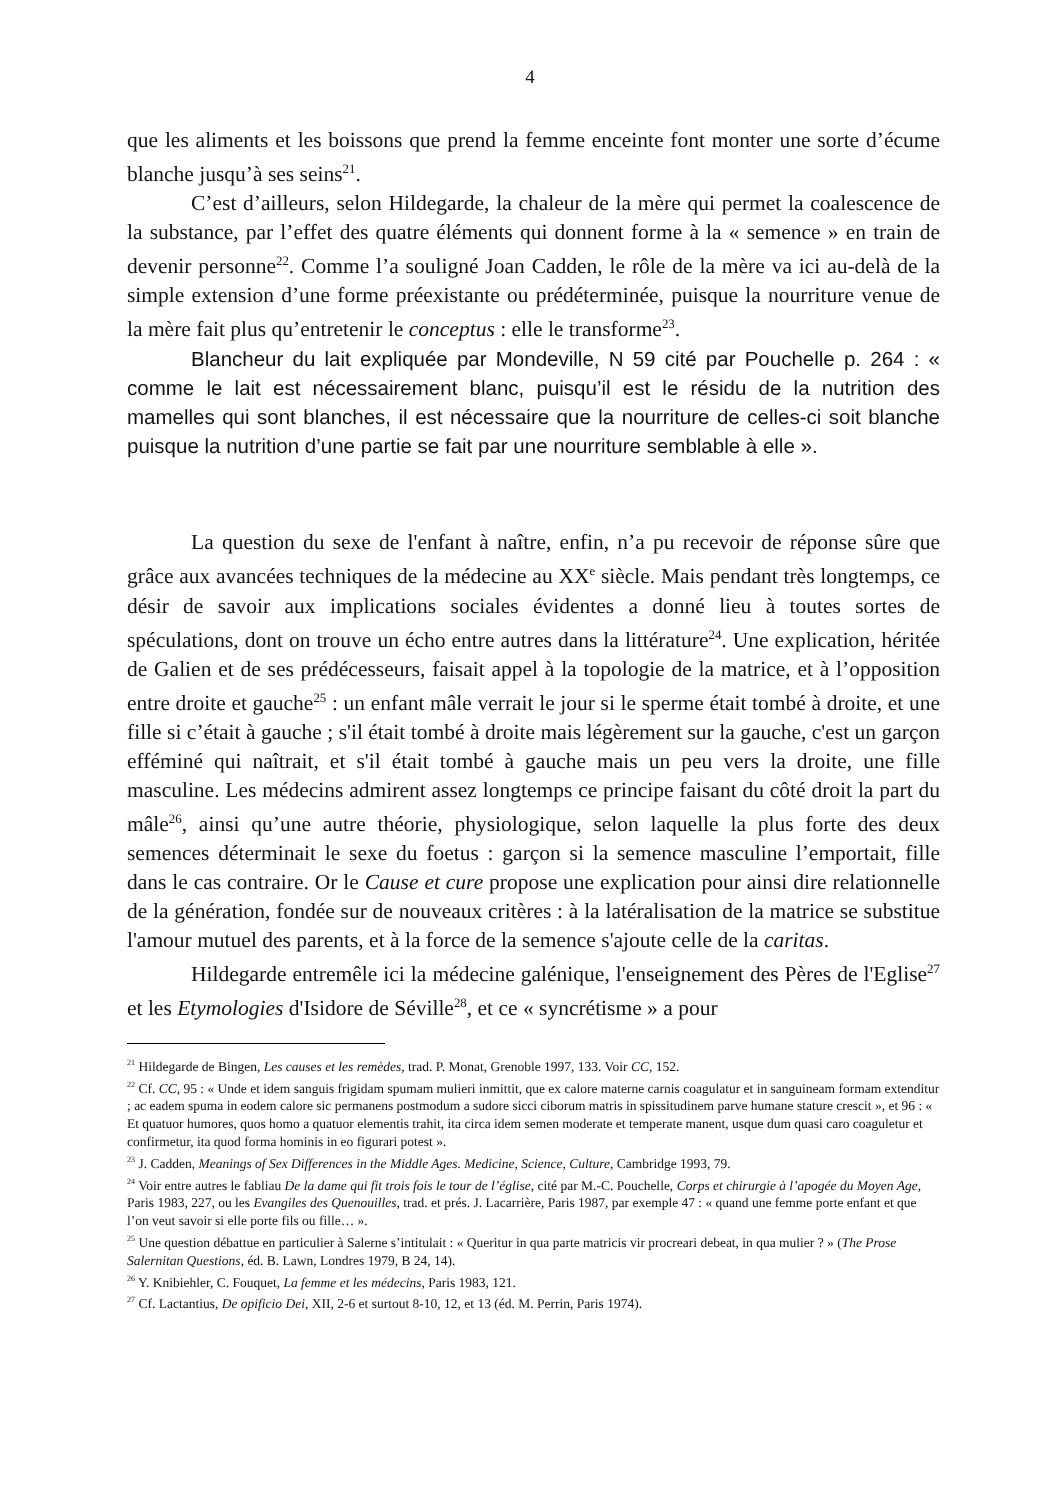4
que les aliments et les boissons que prend la femme enceinte font monter une sorte d’écume blanche jusqu’à ses seins<sup>21</sup>.
C’est d’ailleurs, selon Hildegarde, la chaleur de la mère qui permet la coalescence de la substance, par l’effet des quatre éléments qui donnent forme à la « semence » en train de devenir personne<sup>22</sup>. Comme l’a souligné Joan Cadden, le rôle de la mère va ici au-delà de la simple extension d’une forme préexistante ou prédéterminée, puisque la nourriture venue de la mère fait plus qu’entretenir le conceptus : elle le transforme<sup>23</sup>.
Blancheur du lait expliquée par Mondeville, N 59 cité par Pouchelle p. 264 : « comme le lait est nécessairement blanc, puisqu’il est le résidu de la nutrition des mamelles qui sont blanches, il est nécessaire que la nourriture de celles-ci soit blanche puisque la nutrition d’une partie se fait par une nourriture semblable à elle ».
La question du sexe de l'enfant à naître, enfin, n’a pu recevoir de réponse sûre que grâce aux avancées techniques de la médecine au XX<sup>e</sup> siècle. Mais pendant très longtemps, ce désir de savoir aux implications sociales évidentes a donné lieu à toutes sortes de spéculations, dont on trouve un écho entre autres dans la littérature<sup>24</sup>. Une explication, héritée de Galien et de ses prédécesseurs, faisait appel à la topologie de la matrice, et à l’opposition entre droite et gauche<sup>25</sup> : un enfant mâle verrait le jour si le sperme était tombé à droite, et une fille si c’était à gauche ; s'il était tombé à droite mais légèrement sur la gauche, c'est un garçon efféminé qui naîtrait, et s'il était tombé à gauche mais un peu vers la droite, une fille masculine. Les médecins admirent assez longtemps ce principe faisant du côté droit la part du mâle<sup>26</sup>, ainsi qu’une autre théorie, physiologique, selon laquelle la plus forte des deux semences déterminait le sexe du foetus : garçon si la semence masculine l’emportait, fille dans le cas contraire. Or le Cause et cure propose une explication pour ainsi dire relationnelle de la génération, fondée sur de nouveaux critères : à la latéralisation de la matrice se substitue l'amour mutuel des parents, et à la force de la semence s'ajoute celle de la caritas.
Hildegarde entremêle ici la médecine galénique, l'enseignement des Pères de l'Eglise<sup>27</sup> et les Etymologies d'Isidore de Séville<sup>28</sup>, et ce « syncrétisme » a pour
<sup>21</sup> Hildegarde de Bingen, Les causes et les remèdes, trad. P. Monat, Grenoble 1997, 133. Voir CC, 152.
<sup>22</sup> Cf. CC, 95 : « Unde et idem sanguis frigidam spumam mulieri inmittit, que ex calore materne carnis coagulatur et in sanguineam formam extenditur ; ac eadem spuma in eodem calore sic permanens postmodum a sudore sicci ciborum matris in spissitudinem parve humane stature crescit », et 96 : « Et quatuor humores, quos homo a quatuor elementis trahit, ita circa idem semen moderate et temperate manent, usque dum quasi caro coaguletur et confirmetur, ita quod forma hominis in eo figurari potest ».
<sup>23</sup> J. Cadden, Meanings of Sex Differences in the Middle Ages. Medicine, Science, Culture, Cambridge 1993, 79.
<sup>24</sup> Voir entre autres le fabliau De la dame qui fit trois fois le tour de l’église, cité par M.-C. Pouchelle, Corps et chirurgie à l’apogée du Moyen Age, Paris 1983, 227, ou les Evangiles des Quenouilles, trad. et prés. J. Lacarrière, Paris 1987, par exemple 47 : « quand une femme porte enfant et que l’on veut savoir si elle porte fils ou fille… ».
<sup>25</sup> Une question débattue en particulier à Salerne s’intitulait : « Queritur in qua parte matricis vir procreari debeat, in qua mulier ? » (The Prose Salernitan Questions, éd. B. Lawn, Londres 1979, B 24, 14).
<sup>26</sup> Y. Knibiehler, C. Fouquet, La femme et les médecins, Paris 1983, 121.
<sup>27</sup> Cf. Lactantius, De opificio Dei, XII, 2-6 et surtout 8-10, 12, et 13 (éd. M. Perrin, Paris 1974).